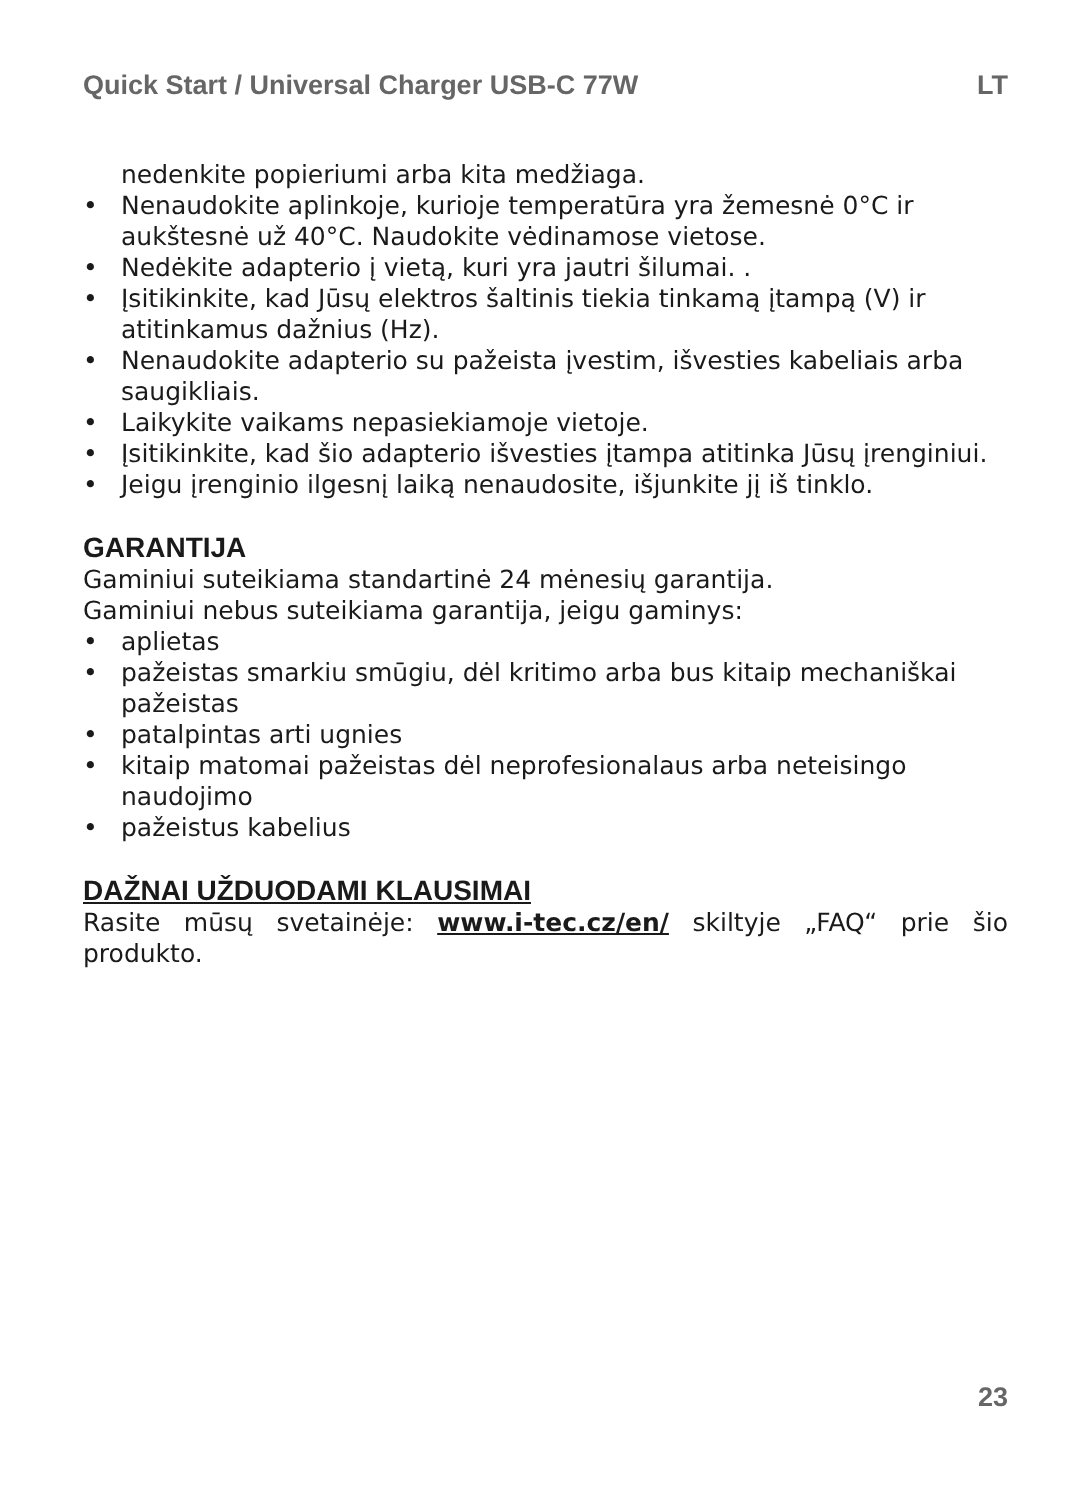Quick Start / Universal Charger USB-C 77W LT
nedenkite popieriumi arba kita medžiaga.
• Nenaudokite aplinkoje, kurioje temperatūra yra žemesnė 0°C ir aukštesnė už 40°C. Naudokite vėdinamose vietose.
• Nedėkite adapterio į vietą, kuri yra jautri šilumai. .
• Įsitikinkite, kad Jūsų elektros šaltinis tiekia tinkamą įtampą (V) ir atitinkamus dažnius (Hz).
• Nenaudokite adapterio su pažeista įvestim, išvesties kabeliais arba saugikliais.
• Laikykite vaikams nepasiekiamoje vietoje.
• Įsitikinkite, kad šio adapterio išvesties įtampa atitinka Jūsų įrenginiui.
• Jeigu įrenginio ilgesnį laiką nenaudosite, išjunkite jį iš tinklo.
GARANTIJA
Gaminiui suteikiama standartinė 24 mėnesių garantija.
Gaminiui nebus suteikiama garantija, jeigu gaminys:
• aplietas
• pažeistas smarkiu smūgiu, dėl kritimo arba bus kitaip mechaniškai pažeistas
• patalpintas arti ugnies
• kitaip matomai pažeistas dėl neprofesionalaus arba neteisingo naudojimo
• pažeistus kabelius
DAŽNAI UŽDUODAMI KLAUSIMAI
Rasite mūsų svetainėje: www.i-tec.cz/en/ skiltyje „FAQ“ prie šio produkto.
23